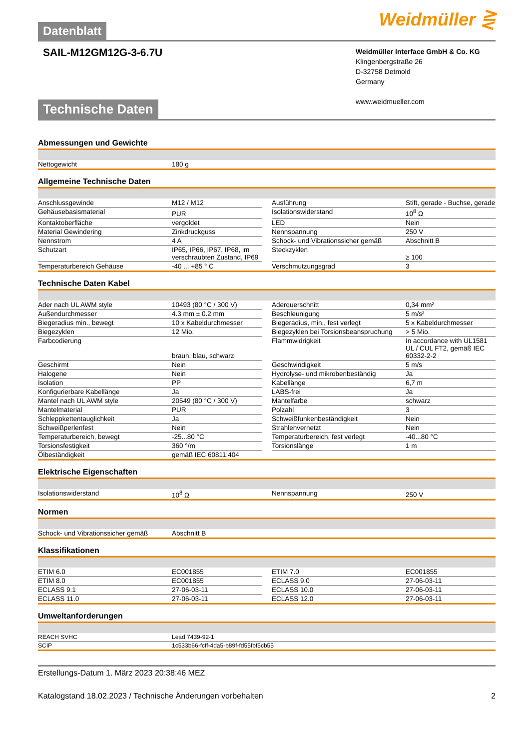Datenblatt
Weidmüller ⋛
SAIL-M12GM12G-3-6.7U
Weidmüller Interface GmbH & Co. KG
Klingenbergstraße 26
D-32758 Detmold
Germany
www.weidmueller.com
Technische Daten
Abmessungen und Gewichte
| Nettogewicht | 180 g |
Allgemeine Technische Daten
| Anschlussgewinde | M12 / M12 | | Ausführung | Stift, gerade - Buchse, gerade |
| Gehäusebasismaterial | PUR | | Isolationswiderstand | 10<sup>8</sup> Ω |
| Kontaktoberfläche | vergoldet | | LED | Nein |
| Material Gewindering | Zinkdruckguss | | Nennspannung | 250 V |
| Nennstrom | 4 A | | Schock- und Vibrationssicher gemäß | Abschnitt B |
| Schutzart | IP65, IP66, IP67, IP68, im verschraubten Zustand, IP69 | | Steckzyklen | ≥ 100 |
| Temperaturbereich Gehäuse | -40 ... +85 ° C | | Verschmutzungsgrad | 3 |
Technische Daten Kabel
| Ader nach UL AWM style | 10493 (80 °C / 300 V) | | Aderquerschnitt | 0,34 mm² |
| Außendurchmesser | 4.3 mm ± 0.2 mm | | Beschleunigung | 5 m/s² |
| Biegeradius min., bewegt | 10 x Kabeldurchmesser | | Biegeradius, min., fest verlegt | 5 x Kabeldurchmesser |
| Biegezyklen | 12 Mio. | | Biegezyklen bei Torsionsbeanspruchung | > 5 Mio. |
| Farbcodierung | braun, blau, schwarz | | Flammwidrigkeit | In accordance with UL1581 UL / CUL FT2, gemäß IEC 60332-2-2 |
| Geschirmt | Nein | | Geschwindigkeit | 5 m/s |
| Halogene | Nein | | Hydrolyse- und mikrobenbeständig | Ja |
| Isolation | PP | | Kabellänge | 6,7 m |
| Konfigurierbare Kabellänge | Ja | | LABS-frei | Ja |
| Mantel nach UL AWM style | 20549 (80 °C / 300 V) | | Mantelfarbe | schwarz |
| Mantelmaterial | PUR | | Polzahl | 3 |
| Schleppkettentauglichkeit | Ja | | Schweißfunkenbeständigkeit | Nein |
| Schweißperlenfest | Nein | | Strahlenvernetzt | Nein |
| Temperaturbereich, bewegt | -25...80 °C | | Temperaturbereich, fest verlegt | -40...80 °C |
| Torsionsfestigkeit | 360 °/m | | Torsionslänge | 1 m |
| Ölbeständigkeit | gemäß IEC 60811:404 | | | |
Elektrische Eigenschaften
| Isolationswiderstand | 10<sup>8</sup> Ω | | Nennspannung | 250 V |
Normen
| Schock- und Vibrationssicher gemäß | Abschnitt B |
Klassifikationen
| ETIM 6.0 | EC001855 | | ETIM 7.0 | EC001855 |
| ETIM 8.0 | EC001855 | | ECLASS 9.0 | 27-06-03-11 |
| ECLASS 9.1 | 27-06-03-11 | | ECLASS 10.0 | 27-06-03-11 |
| ECLASS 11.0 | 27-06-03-11 | | ECLASS 12.0 | 27-06-03-11 |
Umweltanforderungen
| REACH SVHC | Lead 7439-92-1 |
| SCIP | 1c533b66-fcff-4da5-b89f-fd55fbf5cb55 |
Erstellungs-Datum 1. März 2023 20:38:46 MEZ
Katalogstand 18.02.2023 / Technische Änderungen vorbehalten 2